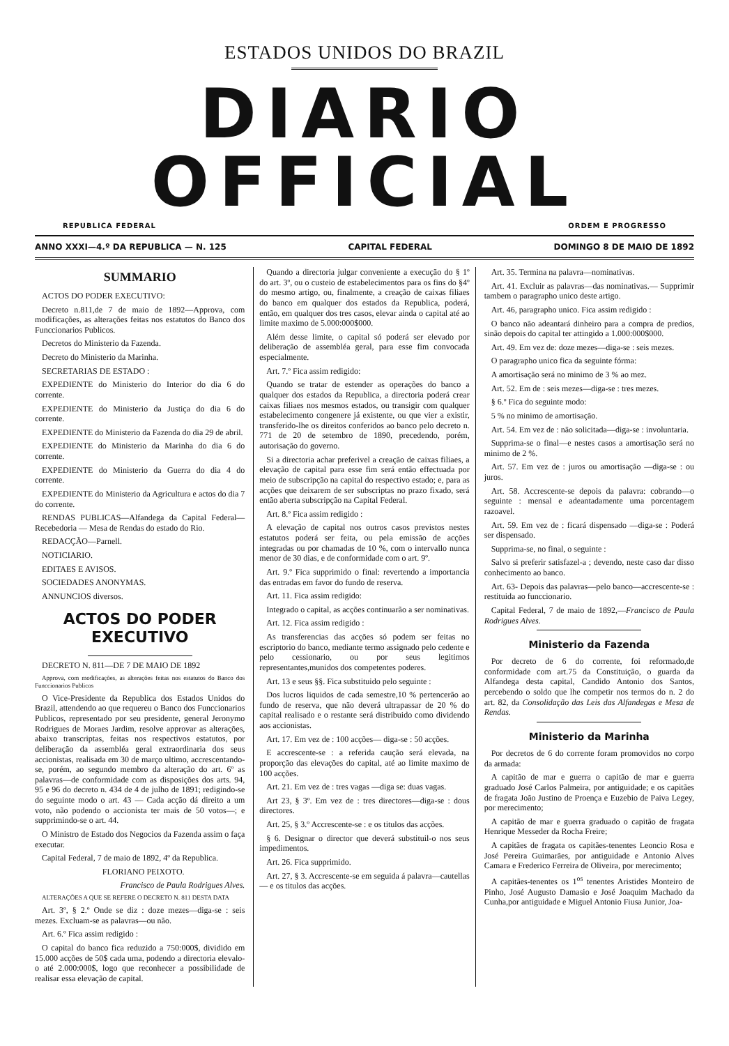ESTADOS UNIDOS DO BRAZIL
DIARIO OFFICIAL
REPUBLICA FEDERAL ORDEM E PROGRESSO
ANNO XXXI—4.º DA REPUBLICA — N. 125 CAPITAL FEDERAL DOMINGO 8 DE MAIO DE 1892
SUMMARIO
ACTOS DO PODER EXECUTIVO:
Decreto n.811,de 7 de maio de 1892—Approva, com modificações, as alterações feitas nos estatutos do Banco dos Funccionarios Publicos.
Decretos do Ministerio da Fazenda.
Decreto do Ministerio da Marinha.
SECRETARIAS DE ESTADO :
EXPEDIENTE do Ministerio do Interior do dia 6 do corrente.
EXPEDIENTE do Ministerio da Justiça do dia 6 do corrente.
EXPEDIENTE do Ministerio da Fazenda do dia 29 de abril.
EXPEDIENTE do Ministerio da Marinha do dia 6 do corrente.
EXPEDIENTE do Ministerio da Guerra do dia 4 do corrente.
EXPEDIENTE do Ministerio da Agricultura e actos do dia 7 do corrente.
RENDAS PUBLICAS—Alfandega da Capital Federal— Recebedoria — Mesa de Rendas do estado do Rio.
REDACÇÃO—Parnell.
NOTICIARIO.
EDITAES E AVISOS.
SOCIEDADES ANONYMAS.
ANNUNCIOS diversos.
ACTOS DO PODER EXECUTIVO
DECRETO N. 811—DE 7 DE MAIO DE 1892
Approva, com modificações, as alterações feitas nos estatutos do Banco dos Funccionarios Publicos
O Vice-Presidente da Republica dos Estados Unidos do Brazil, attendendo ao que requereu o Banco dos Funccionarios Publicos, representado por seu presidente, general Jeronymo Rodrigues de Moraes Jardim, resolve approvar as alterações, abaixo transcriptas, feitas nos respectivos estatutos, por deliberação da assembléa geral extraordinaria dos seus accionistas, realisada em 30 de março ultimo, accrescentando-se, porém, ao segundo membro da alteração do art. 6º as palavras—de conformidade com as disposições dos arts. 94, 95 e 96 do decreto n. 434 de 4 de julho de 1891; redigindo-se do seguinte modo o art. 43 — Cada acção dá direito a um voto, não podendo o accionista ter mais de 50 votos—; e supprimindo-se o art. 44.
O Ministro de Estado dos Negocios da Fazenda assim o faça executar.
Capital Federal, 7 de maio de 1892, 4º da Republica.
FLORIANO PEIXOTO.
Francisco de Paula Rodrigues Alves.
ALTERAÇÕES A QUE SE REFERE O DECRETO N. 811 DESTA DATA
Art. 3º, § 2.º Onde se diz : doze mezes—diga-se : seis mezes. Excluam-se as palavras—ou não.
Art. 6.º Fica assim redigido :
O capital do banco fica reduzido a 750:000$, dividido em 15.000 acções de 50$ cada uma, podendo a directoria elevalo-o até 2.000:000$, logo que reconhecer a possibilidade de realisar essa elevação de capital.
Quando a directoria julgar conveniente a execução do § 1º do art. 3º, ou o custeio de estabelecimentos para os fins do §4º do mesmo artigo, ou, finalmente, a creação de caixas filiaes do banco em qualquer dos estados da Republica, poderá, então, em qualquer dos tres casos, elevar ainda o capital até ao limite maximo de 5.000:000$000.
Além desse limite, o capital só poderá ser elevado por deliberação de assembléa geral, para esse fim convocada especialmente.
Art. 7.º Fica assim redigido:
Quando se tratar de estender as operações do banco a qualquer dos estados da Republica, a directoria poderá crear caixas filiaes nos mesmos estados, ou transigir com qualquer estabelecimento congenere já existente, ou que vier a existir, transferido-lhe os direitos conferidos ao banco pelo decreto n. 771 de 20 de setembro de 1890, precedendo, porém, autorisação do governo.
Si a directoria achar preferivel a creação de caixas filiaes, a elevação de capital para esse fim será então effectuada por meio de subscripção na capital do respectivo estado; e, para as acções que deixarem de ser subscriptas no prazo fixado, será então aberta subscripção na Capital Federal.
Art. 8.º Fica assim redigido :
A elevação de capital nos outros casos previstos nestes estatutos poderá ser feita, ou pela emissão de acções integradas ou por chamadas de 10 %, com o intervallo nunca menor de 30 dias, e de conformidade com o art. 9º.
Art. 9.º Fica supprimido o final: revertendo a importancia das entradas em favor do fundo de reserva.
Art. 11. Fica assim redigido:
Integrado o capital, as acções continuarão a ser nominativas.
Art. 12. Fica assim redigido :
As transferencias das acções só podem ser feitas no escriptorio do banco, mediante termo assignado pelo cedente e pelo cessionario, ou por seus legitimos representantes,munidos dos competentes poderes.
Art. 13 e seus §§. Fica substituido pelo seguinte :
Dos lucros liquidos de cada semestre,10 % pertencerão ao fundo de reserva, que não deverá ultrapassar de 20 % do capital realisado e o restante será distribuido como dividendo aos accionistas.
Art. 17. Em vez de : 100 acções— diga-se : 50 acções.
E accrescente-se : a referida caução será elevada, na proporção das elevações do capital, até ao limite maximo de 100 acções.
Art. 21. Em vez de : tres vagas —diga se: duas vagas.
Art 23, § 3º. Em vez de : tres directores—diga-se : dous directores.
Art. 25, § 3.º Accrescente-se : e os titulos das acções.
§ 6. Designar o director que deverá substituil-o nos seus impedimentos.
Art. 26. Fica supprimido.
Art. 27, § 3. Accrescente-se em seguida á palavra—cautellas— e os titulos das acções.
Art. 35. Termina na palavra—nominativas.
Art. 41. Excluir as palavras—das nominativas.— Supprimir tambem o paragrapho unico deste artigo.
Art. 46, paragrapho unico. Fica assim redigido :
O banco não adeantará dinheiro para a compra de predios, sinão depois do capital ter attingido a 1.000:000$000.
Art. 49. Em vez de: doze mezes—diga-se : seis mezes.
O paragrapho unico fica da seguinte fórma:
A amortisação será no minimo de 3 % ao mez.
Art. 52. Em de : seis mezes—diga-se : tres mezes.
§ 6.º Fica do seguinte modo:
5 % no minimo de amortisação.
Art. 54. Em vez de : não solicitada—diga-se : involuntaria.
Supprima-se o final—e nestes casos a amortisação será no minimo de 2 %.
Art. 57. Em vez de : juros ou amortisação —diga-se : ou juros.
Art. 58. Accrescente-se depois da palavra: cobrando—o seguinte : mensal e adeantadamente uma porcentagem razoavel.
Art. 59. Em vez de : ficará dispensado —diga-se : Poderá ser dispensado.
Supprima-se, no final, o seguinte :
Salvo si preferir satisfazel-a ; devendo, neste caso dar disso conhecimento ao banco.
Art. 63- Depois das palavras—pelo banco—accrescente-se : restituida ao funccionario.
Capital Federal, 7 de maio de 1892,—Francisco de Paula Rodrigues Alves.
Ministerio da Fazenda
Por decreto de 6 do corrente, foi reformado,de conformidade com art.75 da Constituição, o guarda da Alfandega desta capital, Candido Antonio dos Santos, percebendo o soldo que lhe competir nos termos do n. 2 do art. 82, da Consolidação das Leis das Alfandegas e Mesa de Rendas.
Ministerio da Marinha
Por decretos de 6 do corrente foram promovidos no corpo da armada:
A capitão de mar e guerra o capitão de mar e guerra graduado José Carlos Palmeira, por antiguidade; e os capitães de fragata João Justino de Proença e Euzebio de Paiva Legey, por merecimento;
A capitão de mar e guerra graduado o capitão de fragata Henrique Messeder da Rocha Freire;
A capitães de fragata os capitães-tenentes Leoncio Rosa e José Pereira Guimarães, por antiguidade e Antonio Alves Camara e Frederico Ferreira de Oliveira, por merecimento;
A capitães-tenentes os 1<sup>os</sup> tenentes Aristides Monteiro de Pinho, José Augusto Damasio e José Joaquim Machado da Cunha,por antiguidade e Miguel Antonio Fiusa Junior, Joa-